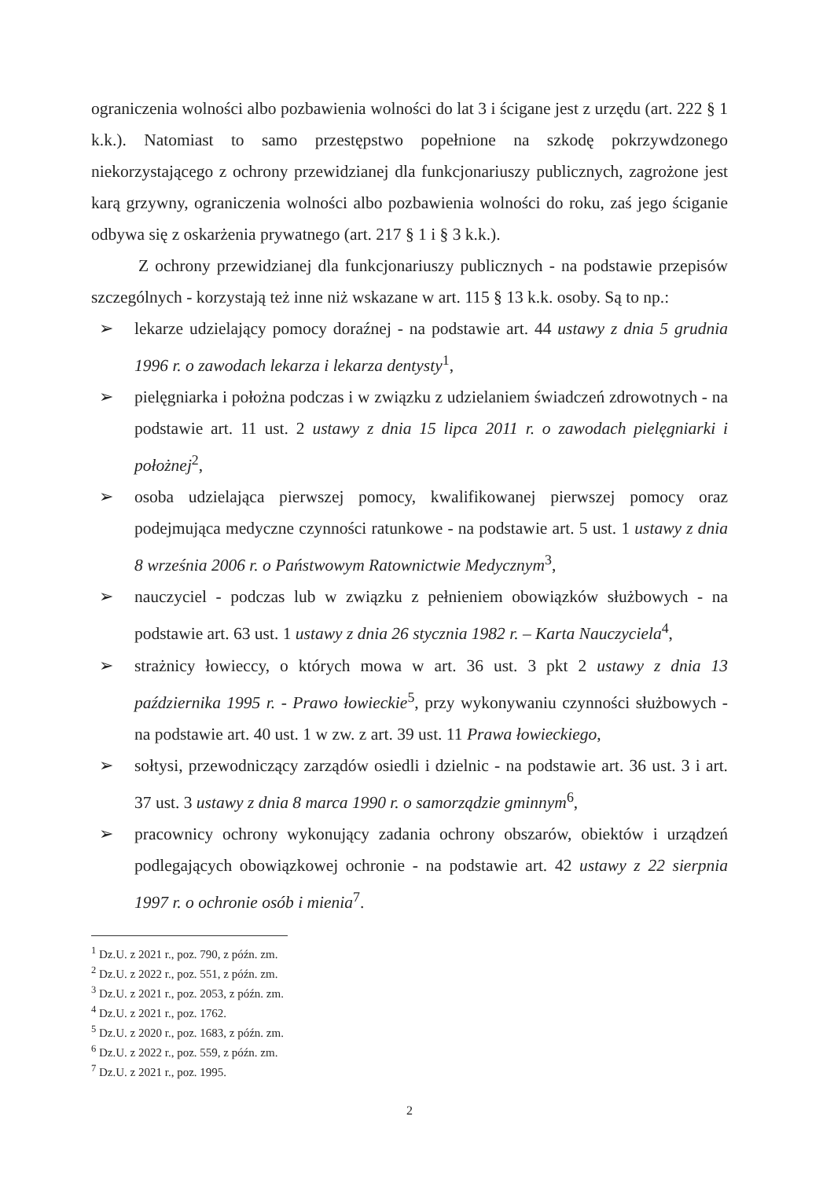ograniczenia wolności albo pozbawienia wolności do lat 3 i ścigane jest z urzędu (art. 222 § 1 k.k.). Natomiast to samo przestępstwo popełnione na szkodę pokrzywdzonego niekorzystającego z ochrony przewidzianej dla funkcjonariuszy publicznych, zagrożone jest karą grzywny, ograniczenia wolności albo pozbawienia wolności do roku, zaś jego ściganie odbywa się z oskarżenia prywatnego (art. 217 § 1 i § 3 k.k.).
Z ochrony przewidzianej dla funkcjonariuszy publicznych - na podstawie przepisów szczególnych - korzystają też inne niż wskazane w art. 115 § 13 k.k. osoby. Są to np.:
➢ lekarze udzielający pomocy doraźnej - na podstawie art. 44 ustawy z dnia 5 grudnia 1996 r. o zawodach lekarza i lekarza dentysty<sup>1</sup>,
➢ pielęgniarka i położna podczas i w związku z udzielaniem świadczeń zdrowotnych - na podstawie art. 11 ust. 2 ustawy z dnia 15 lipca 2011 r. o zawodach pielęgniarki i położnej<sup>2</sup>,
➢ osoba udzielająca pierwszej pomocy, kwalifikowanej pierwszej pomocy oraz podejmująca medyczne czynności ratunkowe - na podstawie art. 5 ust. 1 ustawy z dnia 8 września 2006 r. o Państwowym Ratownictwie Medycznym<sup>3</sup>,
➢ nauczyciel - podczas lub w związku z pełnieniem obowiązków służbowych - na podstawie art. 63 ust. 1 ustawy z dnia 26 stycznia 1982 r. – Karta Nauczyciela<sup>4</sup>,
➢ strażnicy łowieccy, o których mowa w art. 36 ust. 3 pkt 2 ustawy z dnia 13 października 1995 r. - Prawo łowieckie<sup>5</sup>, przy wykonywaniu czynności służbowych - na podstawie art. 40 ust. 1 w zw. z art. 39 ust. 11 Prawa łowieckiego,
➢ sołtysi, przewodniczący zarządów osiedli i dzielnic - na podstawie art. 36 ust. 3 i art. 37 ust. 3 ustawy z dnia 8 marca 1990 r. o samorządzie gminnym<sup>6</sup>,
➢ pracownicy ochrony wykonujący zadania ochrony obszarów, obiektów i urządzeń podlegających obowiązkowej ochronie - na podstawie art. 42 ustawy z 22 sierpnia 1997 r. o ochronie osób i mienia<sup>7</sup>.
<sup>1</sup> Dz.U. z 2021 r., poz. 790, z późn. zm.
<sup>2</sup> Dz.U. z 2022 r., poz. 551, z późn. zm.
<sup>3</sup> Dz.U. z 2021 r., poz. 2053, z późn. zm.
<sup>4</sup> Dz.U. z 2021 r., poz. 1762.
<sup>5</sup> Dz.U. z 2020 r., poz. 1683, z późn. zm.
<sup>6</sup> Dz.U. z 2022 r., poz. 559, z późn. zm.
<sup>7</sup> Dz.U. z 2021 r., poz. 1995.
2